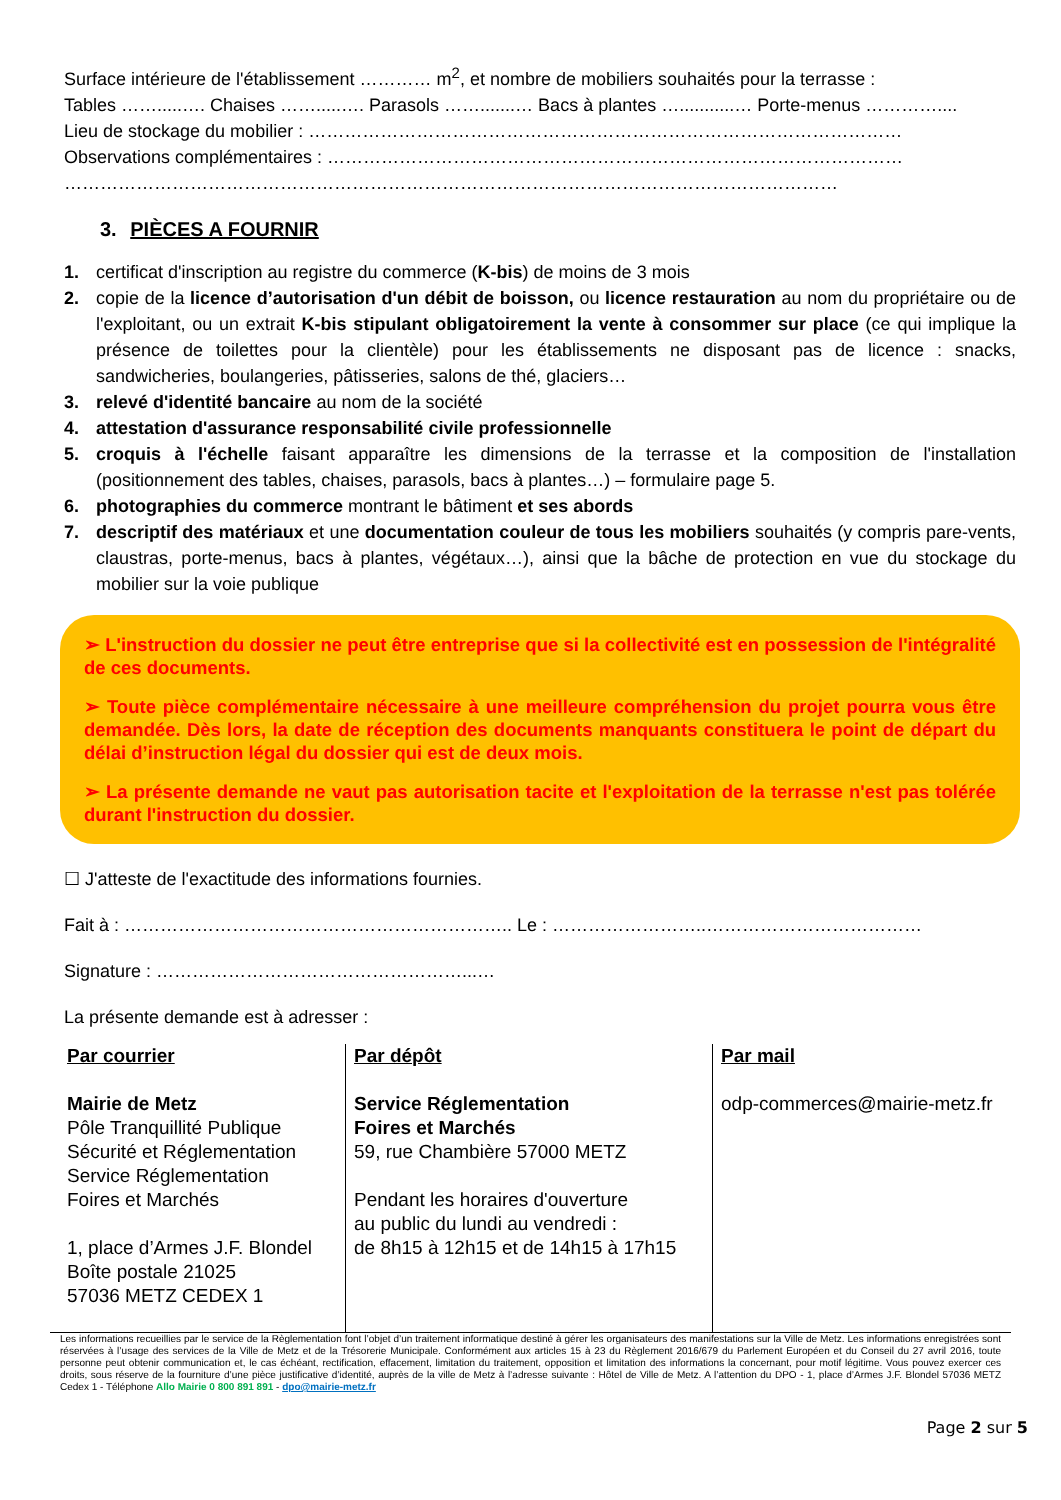Surface intérieure de l'établissement ………… m<sup>2</sup>, et nombre de mobiliers souhaités pour la terrasse :
Tables …….....…. Chaises …….....…. Parasols …….......… Bacs à plantes …...........… Porte-menus …………....
Lieu de stockage du mobilier : ………………………………………………………………………………………
Observations complémentaires : ……………………………………………………………………………………
…………………………………………………………………………………………………………………
3. PIÈCES A FOURNIR
1. certificat d'inscription au registre du commerce (K-bis) de moins de 3 mois
2. copie de la licence d’autorisation d'un débit de boisson, ou licence restauration au nom du propriétaire ou de l'exploitant, ou un extrait K-bis stipulant obligatoirement la vente à consommer sur place (ce qui implique la présence de toilettes pour la clientèle) pour les établissements ne disposant pas de licence : snacks, sandwicheries, boulangeries, pâtisseries, salons de thé, glaciers…
3. relevé d'identité bancaire au nom de la société
4. attestation d'assurance responsabilité civile professionnelle
5. croquis à l'échelle faisant apparaître les dimensions de la terrasse et la composition de l'installation (positionnement des tables, chaises, parasols, bacs à plantes…) – formulaire page 5.
6. photographies du commerce montrant le bâtiment et ses abords
7. descriptif des matériaux et une documentation couleur de tous les mobiliers souhaités (y compris pare-vents, claustras, porte-menus, bacs à plantes, végétaux…), ainsi que la bâche de protection en vue du stockage du mobilier sur la voie publique
➢ L'instruction du dossier ne peut être entreprise que si la collectivité est en possession de l'intégralité de ces documents.
➢ Toute pièce complémentaire nécessaire à une meilleure compréhension du projet pourra vous être demandée. Dès lors, la date de réception des documents manquants constituera le point de départ du délai d’instruction légal du dossier qui est de deux mois.
➢ La présente demande ne vaut pas autorisation tacite et l'exploitation de la terrasse n'est pas tolérée durant l'instruction du dossier.
☐ J'atteste de l'exactitude des informations fournies.
Fait à : ……………………………………………………….. Le : ……………………..………………………………
Signature : ……………………………………………...…
La présente demande est à adresser :
| Par courrier Mairie de Metz Pôle Tranquillité Publique Sécurité et Réglementation Service Réglementation Foires et Marchés 1, place d’Armes J.F. Blondel Boîte postale 21025 57036 METZ CEDEX 1 | Par dépôt Service Réglementation Foires et Marchés 59, rue Chambière 57000 METZ Pendant les horaires d'ouverture au public du lundi au vendredi : de 8h15 à 12h15 et de 14h15 à 17h15 | Par mail odp-commerces@mairie-metz.fr |
Les informations recueillies par le service de la Règlementation font l’objet d’un traitement informatique destiné à gérer les organisateurs des manifestations sur la Ville de Metz. Les informations enregistrées sont réservées à l’usage des services de la Ville de Metz et de la Trésorerie Municipale. Conformément aux articles 15 à 23 du Règlement 2016/679 du Parlement Européen et du Conseil du 27 avril 2016, toute personne peut obtenir communication et, le cas échéant, rectification, effacement, limitation du traitement, opposition et limitation des informations la concernant, pour motif légitime. Vous pouvez exercer ces droits, sous réserve de la fourniture d’une pièce justificative d’identité, auprès de la ville de Metz à l’adresse suivante : Hôtel de Ville de Metz. A l’attention du DPO - 1, place d’Armes J.F. Blondel 57036 METZ Cedex 1 - Téléphone Allo Mairie 0 800 891 891 - dpo@mairie-metz.fr
Page 2 sur 5